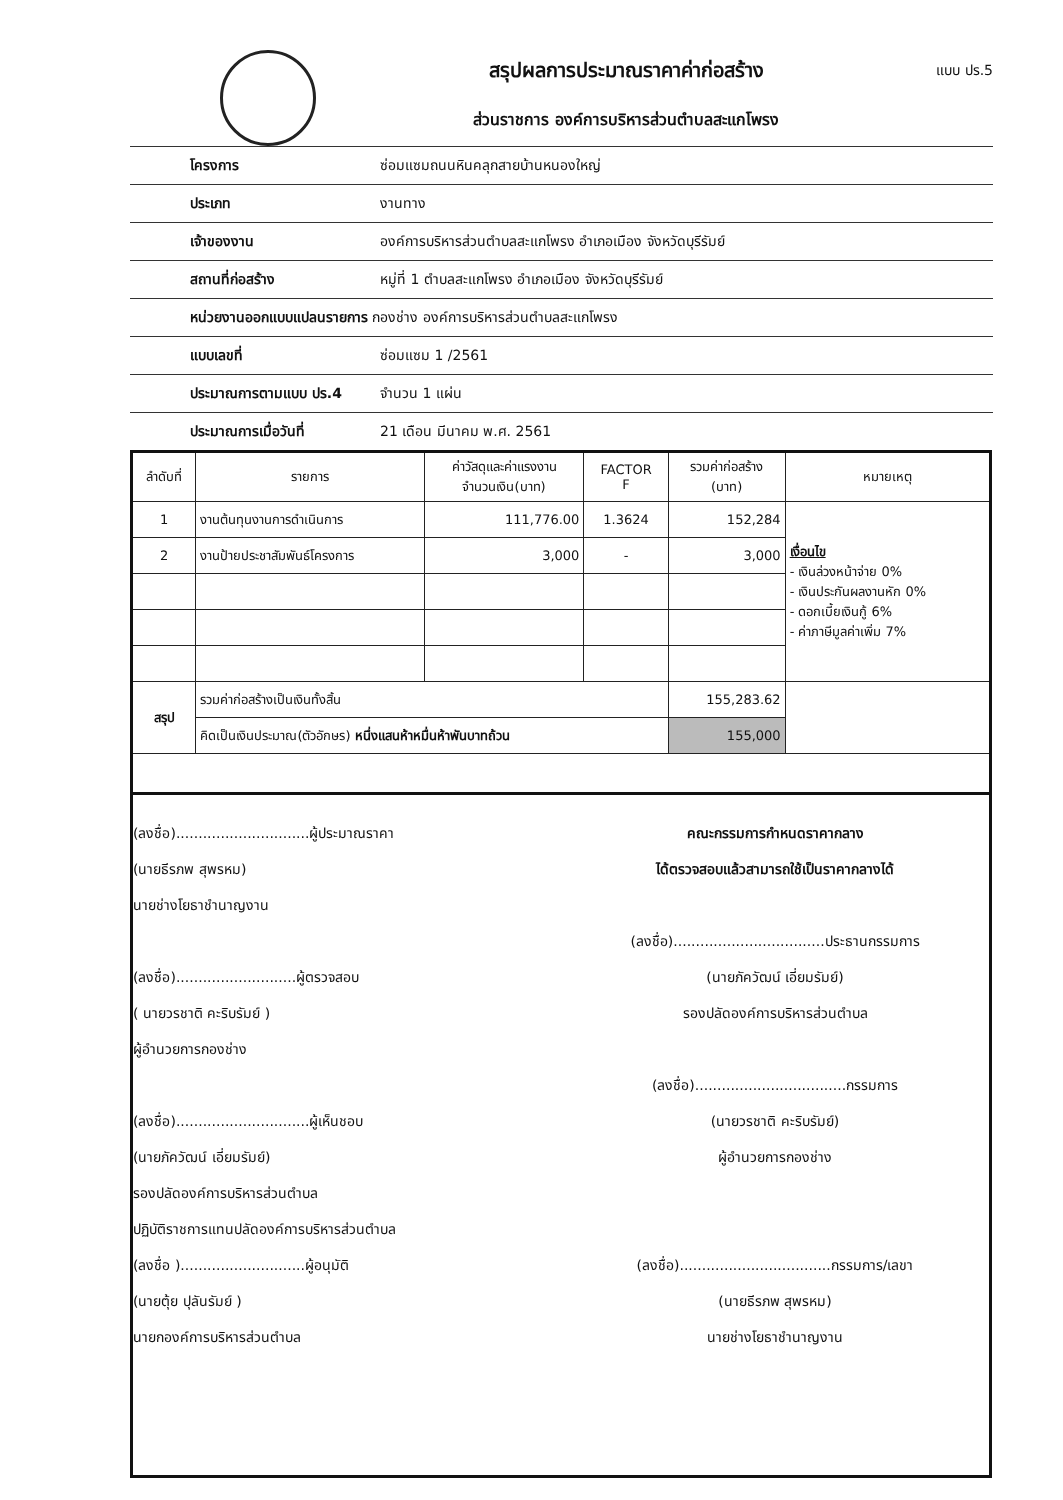สรุปผลการประมาณราคาค่าก่อสร้าง
ส่วนราชการ องค์การบริหารส่วนตำบลสะแกโพรง
แบบ ปร.5
โครงการ ซ่อมแซมถนนหินคลุกสายบ้านหนองใหญ่
ประเภท งานทาง
เจ้าของงาน องค์การบริหารส่วนตำบลสะแกโพรง อำเภอเมือง จังหวัดบุรีรัมย์
สถานที่ก่อสร้าง หมู่ที่ 1 ตำบลสะแกโพรง อำเภอเมือง จังหวัดบุรีรัมย์
หน่วยงานออกแบบแปลนรายการ กองช่าง องค์การบริหารส่วนตำบลสะแกโพรง
แบบเลขที่ ซ่อมแซม 1 /2561
ประมาณการตามแบบ ปร.4 จำนวน 1 แผ่น
ประมาณการเมื่อวันที่ 21 เดือน มีนาคม พ.ศ. 2561
| ลำดับที่ | รายการ | ค่าวัสดุและค่าแรงงาน จำนวนเงิน(บาท) | FACTOR F | รวมค่าก่อสร้าง (บาท) | หมายเหตุ |
| --- | --- | --- | --- | --- | --- |
| 1 | งานต้นทุนงานการดำเนินการ | 111,776.00 | 1.3624 | 152,284 | เงื่อนไข - เงินล่วงหน้าจ่าย 0% - เงินประกันผลงานหัก 0% - ดอกเบี้ยเงินกู้ 6% - ค่าภาษีมูลค่าเพิ่ม 7% |
| 2 | งานป้ายประชาสัมพันธ์โครงการ | 3,000 | - | 3,000 | |
| สรุป | รวมค่าก่อสร้างเป็นเงินทั้งสิ้น | | | 155,283.62 | |
| | คิดเป็นเงินประมาณ(ตัวอักษร) หนึ่งแสนห้าหมื่นห้าพันบาทถ้วน | | | 155,000 | |
(ลงชื่อ)..............................ผู้ประมาณราคา
(นายธีรภพ สุพรหม)
นายช่างโยธาชำนาญงาน
(ลงชื่อ)...........................ผู้ตรวจสอบ
( นายวรชาติ คะริบรัมย์ )
ผู้อำนวยการกองช่าง
(ลงชื่อ)..............................ผู้เห็นชอบ
(นายภัควัฒน์ เอี่ยมรัมย์)
รองปลัดองค์การบริหารส่วนตำบล
ปฏิบัติราชการแทนปลัดองค์การบริหารส่วนตำบล
(ลงชื่อ )............................ผู้อนุมัติ
(นายตุ้ย ปุลันรัมย์ )
นายกองค์การบริหารส่วนตำบล
คณะกรรมการกำหนดราคากลาง
ได้ตรวจสอบแล้วสามารถใช้เป็นราคากลางได้
(ลงชื่อ)..................................ประธานกรรมการ
(นายภัควัฒน์ เอี่ยมรัมย์)
รองปลัดองค์การบริหารส่วนตำบล
(ลงชื่อ)..................................กรรมการ
(นายวรชาติ คะริบรัมย์)
ผู้อำนวยการกองช่าง
(ลงชื่อ)..................................กรรมการ/เลขา
(นายธีรภพ สุพรหม)
นายช่างโยธาชำนาญงาน